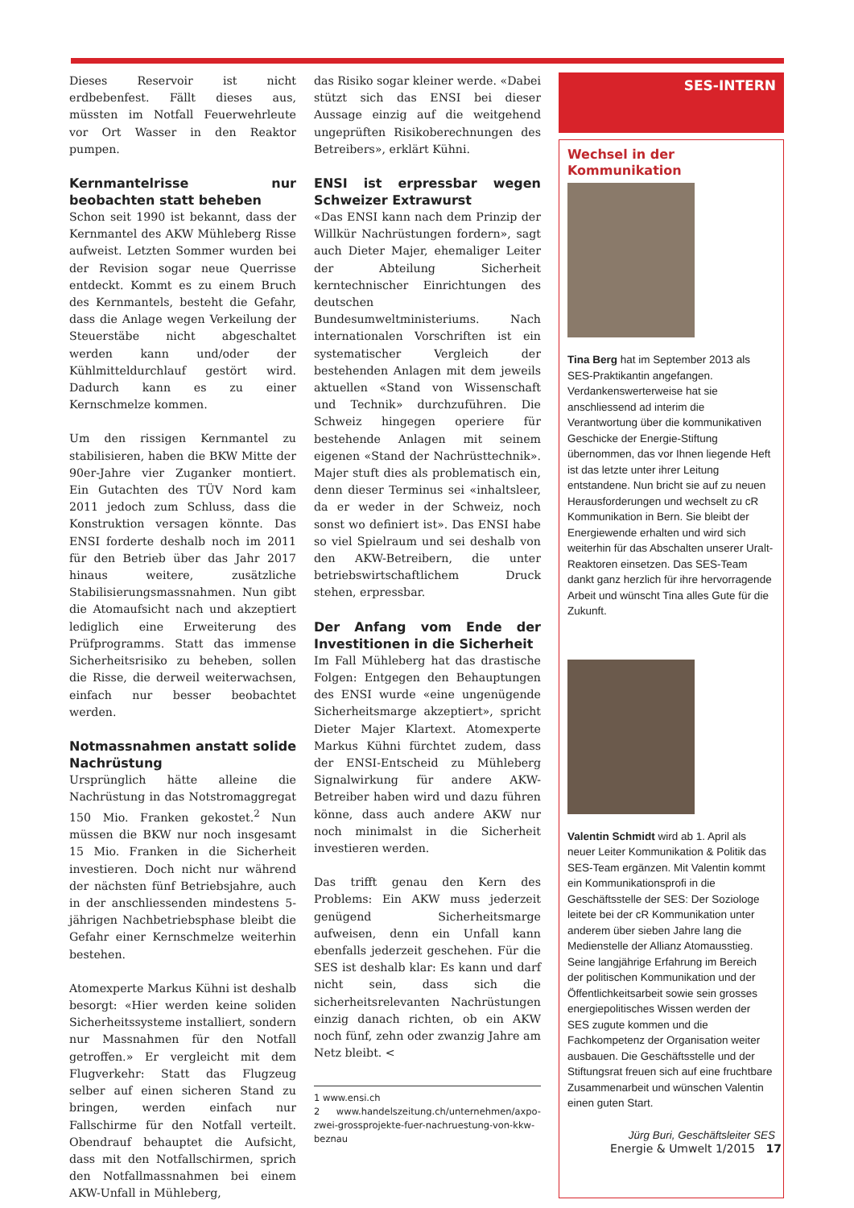Dieses Reservoir ist nicht erdbebenfest. Fällt dieses aus, müssten im Notfall Feuerwehrleute vor Ort Wasser in den Reaktor pumpen.
Kernmantelrisse nur beobachten statt beheben
Schon seit 1990 ist bekannt, dass der Kernmantel des AKW Mühleberg Risse aufweist. Letzten Sommer wurden bei der Revision sogar neue Querrisse entdeckt. Kommt es zu einem Bruch des Kernmantels, besteht die Gefahr, dass die Anlage wegen Verkeilung der Steuerstäbe nicht abgeschaltet werden kann und/oder der Kühlmitteldurchlauf gestört wird. Dadurch kann es zu einer Kernschmelze kommen.
Um den rissigen Kernmantel zu stabilisieren, haben die BKW Mitte der 90er-Jahre vier Zuganker montiert. Ein Gutachten des TÜV Nord kam 2011 jedoch zum Schluss, dass die Konstruktion versagen könnte. Das ENSI forderte deshalb noch im 2011 für den Betrieb über das Jahr 2017 hinaus weitere, zusätzliche Stabilisierungsmassnahmen. Nun gibt die Atomaufsicht nach und akzeptiert lediglich eine Erweiterung des Prüfprogramms. Statt das immense Sicherheitsrisiko zu beheben, sollen die Risse, die derweil weiterwachsen, einfach nur besser beobachtet werden.
Notmassnahmen anstatt solide Nachrüstung
Ursprünglich hätte alleine die Nachrüstung in das Notstromaggregat 150 Mio. Franken gekostet.<sup>2</sup> Nun müssen die BKW nur noch insgesamt 15 Mio. Franken in die Sicherheit investieren. Doch nicht nur während der nächsten fünf Betriebsjahre, auch in der anschliessenden mindestens 5-jährigen Nachbetriebsphase bleibt die Gefahr einer Kernschmelze weiterhin bestehen.
Atomexperte Markus Kühni ist deshalb besorgt: «Hier werden keine soliden Sicherheitssysteme installiert, sondern nur Massnahmen für den Notfall getroffen.» Er vergleicht mit dem Flugverkehr: Statt das Flugzeug selber auf einen sicheren Stand zu bringen, werden einfach nur Fallschirme für den Notfall verteilt. Obendrauf behauptet die Aufsicht, dass mit den Notfallschirmen, sprich den Notfallmassnahmen bei einem AKW-Unfall in Mühleberg,
das Risiko sogar kleiner werde. «Dabei stützt sich das ENSI bei dieser Aussage einzig auf die weitgehend ungeprüften Risikoberechnungen des Betreibers», erklärt Kühni.
ENSI ist erpressbar wegen Schweizer Extrawurst
«Das ENSI kann nach dem Prinzip der Willkür Nachrüstungen fordern», sagt auch Dieter Majer, ehemaliger Leiter der Abteilung Sicherheit kerntechnischer Einrichtungen des deutschen Bundesumweltministeriums. Nach internationalen Vorschriften ist ein systematischer Vergleich der bestehenden Anlagen mit dem jeweils aktuellen «Stand von Wissenschaft und Technik» durchzuführen. Die Schweiz hingegen operiere für bestehende Anlagen mit seinem eigenen «Stand der Nachrüsttechnik». Majer stuft dies als problematisch ein, denn dieser Terminus sei «inhaltsleer, da er weder in der Schweiz, noch sonst wo definiert ist». Das ENSI habe so viel Spielraum und sei deshalb von den AKW-Betreibern, die unter betriebswirtschaftlichem Druck stehen, erpressbar.
Der Anfang vom Ende der Investitionen in die Sicherheit
Im Fall Mühleberg hat das drastische Folgen: Entgegen den Behauptungen des ENSI wurde «eine ungenügende Sicherheitsmarge akzeptiert», spricht Dieter Majer Klartext. Atomexperte Markus Kühni fürchtet zudem, dass der ENSI-Entscheid zu Mühleberg Signalwirkung für andere AKW-Betreiber haben wird und dazu führen könne, dass auch andere AKW nur noch minimalst in die Sicherheit investieren werden.
Das trifft genau den Kern des Problems: Ein AKW muss jederzeit genügend Sicherheitsmarge aufweisen, denn ein Unfall kann ebenfalls jederzeit geschehen. Für die SES ist deshalb klar: Es kann und darf nicht sein, dass sich die sicherheitsrelevanten Nachrüstungen einzig danach richten, ob ein AKW noch fünf, zehn oder zwanzig Jahre am Netz bleibt. <
1 www.ensi.ch
2 www.handelszeitung.ch/unternehmen/axpo-zwei-grossprojekte-fuer-nachruestung-von-kkw-beznau
SES-INTERN
Wechsel in der Kommunikation
Tina Berg hat im September 2013 als SES-Praktikantin angefangen. Verdankenswerterweise hat sie anschliessend ad interim die Verantwortung über die kommunikativen Geschicke der Energie-Stiftung übernommen, das vor Ihnen liegende Heft ist das letzte unter ihrer Leitung entstandene. Nun bricht sie auf zu neuen Herausforderungen und wechselt zu cR Kommunikation in Bern. Sie bleibt der Energiewende erhalten und wird sich weiterhin für das Abschalten unserer Uralt-Reaktoren einsetzen. Das SES-Team dankt ganz herzlich für ihre hervorragende Arbeit und wünscht Tina alles Gute für die Zukunft.
Valentin Schmidt wird ab 1. April als neuer Leiter Kommunikation & Politik das SES-Team ergänzen. Mit Valentin kommt ein Kommunikationsprofi in die Geschäftsstelle der SES: Der Soziologe leitete bei der cR Kommunikation unter anderem über sieben Jahre lang die Medienstelle der Allianz Atomausstieg. Seine langjährige Erfahrung im Bereich der politischen Kommunikation und der Öffentlichkeitsarbeit sowie sein grosses energiepolitisches Wissen werden der SES zugute kommen und die Fachkompetenz der Organisation weiter ausbauen. Die Geschäftsstelle und der Stiftungsrat freuen sich auf eine fruchtbare Zusammenarbeit und wünschen Valentin einen guten Start.
Jürg Buri, Geschäftsleiter SES
Energie & Umwelt 1/2015 17